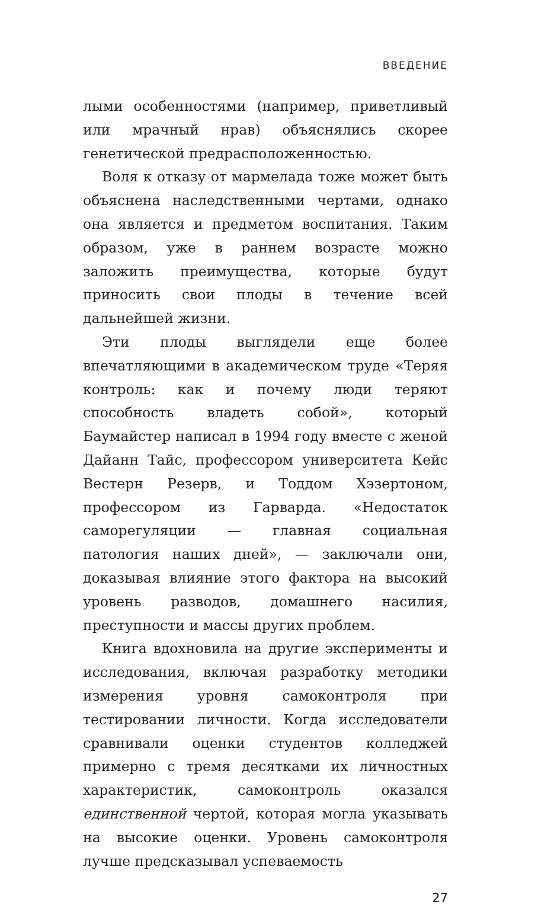ВВЕДЕНИЕ
лыми особенностями (например, приветливый или мрачный нрав) объяснялись скорее генетической предрасположенностью.
Воля к отказу от мармелада тоже может быть объяснена наследственными чертами, однако она является и предметом воспитания. Таким образом, уже в раннем возрасте можно заложить преимущества, которые будут приносить свои плоды в течение всей дальнейшей жизни.
Эти плоды выглядели еще более впечатляющими в академическом труде «Теряя контроль: как и почему люди теряют способность владеть собой», который Баумайстер написал в 1994 году вместе с женой Дайанн Тайс, профессором университета Кейс Вестерн Резерв, и Тоддом Хэзертоном, профессором из Гарварда. «Недостаток саморегуляции — главная социальная патология наших дней», — заключали они, доказывая влияние этого фактора на высокий уровень разводов, домашнего насилия, преступности и массы других проблем.
Книга вдохновила на другие эксперименты и исследования, включая разработку методики измерения уровня самоконтроля при тестировании личности. Когда исследователи сравнивали оценки студентов колледжей примерно с тремя десятками их личностных характеристик, самоконтроль оказался единственной чертой, которая могла указывать на высокие оценки. Уровень самоконтроля лучше предсказывал успеваемость
27